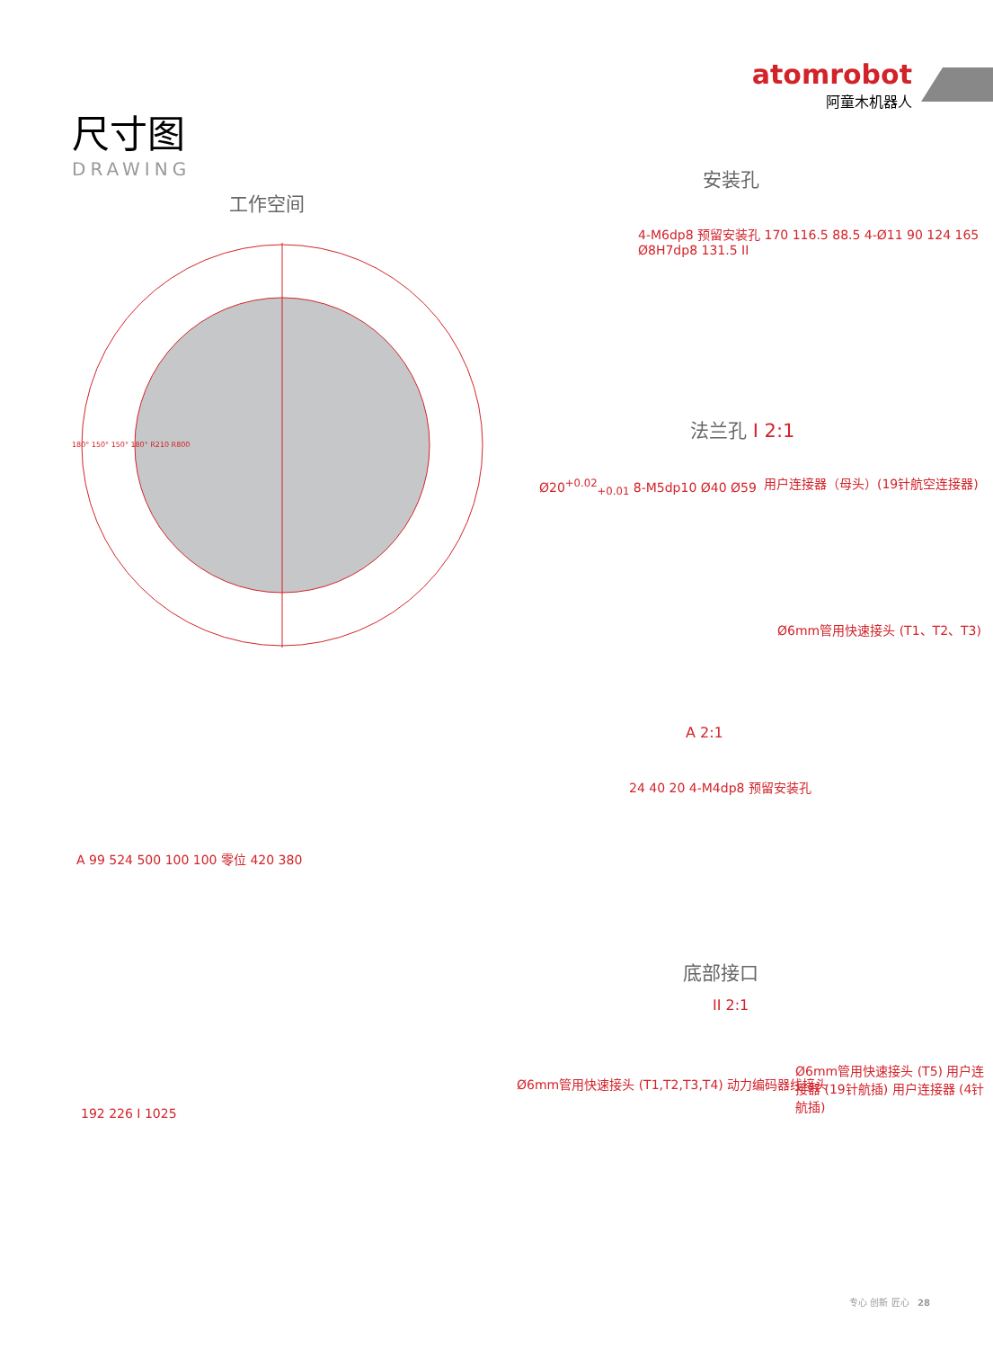尺寸图
DRAWING
atomrobot
阿童木机器人
工作空间
安装孔
法兰孔 I 2:1
底部接口
A 2:1
II 2:1
180° 150° 150° 180° R210 R800
4-M6dp8 预留安装孔 170 116.5 88.5 4-Ø11 90 124 165 Ø8H7dp8 131.5 II
Ø20<sup>+0.02</sup><sub>+0.01</sub> 8-M5dp10 Ø40 Ø59 用户连接器（母头）(19针航空连接器)
Ø6mm管用快速接头 (T1、T2、T3)
A 99 524 500 100 100 零位 420 380
24 40 20 4-M4dp8 预留安装孔
192 226 I 1025
Ø6mm管用快速接头 (T1,T2,T3,T4) 动力编码器线接头
Ø6mm管用快速接头 (T5) 用户连接器 (19针航插) 用户连接器 (4针航插)
专心 创新 匠心 28